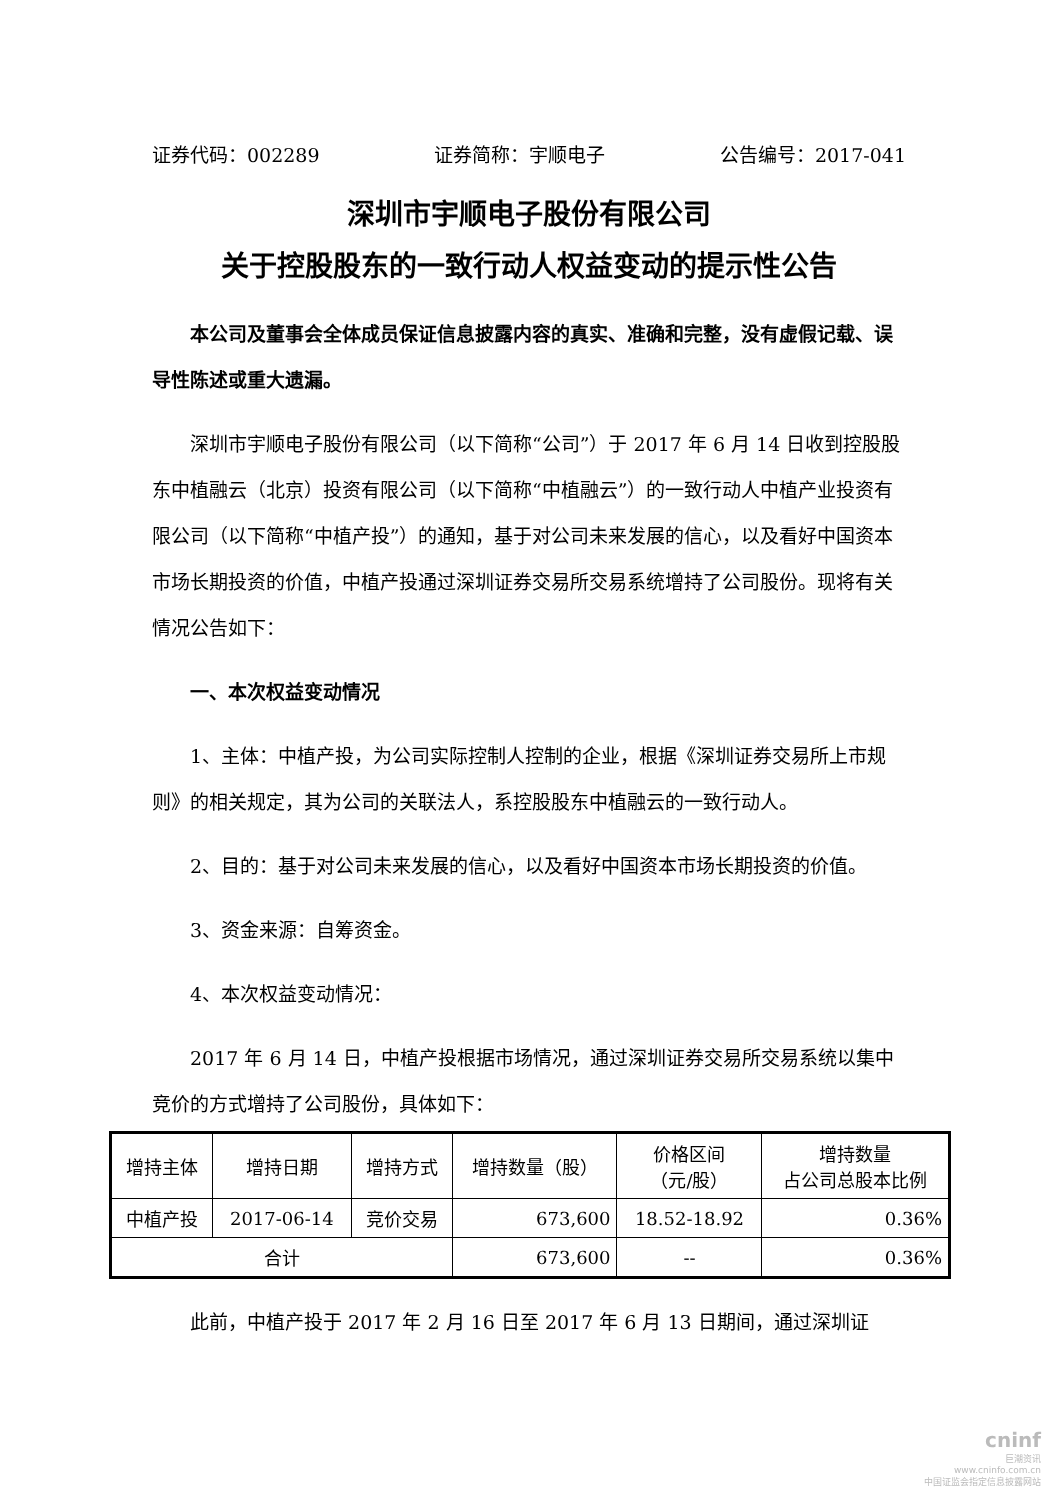证券代码：002289 证券简称：宇顺电子 公告编号：2017-041
深圳市宇顺电子股份有限公司
关于控股股东的一致行动人权益变动的提示性公告
本公司及董事会全体成员保证信息披露内容的真实、准确和完整，没有虚假记载、误导性陈述或重大遗漏。
深圳市宇顺电子股份有限公司（以下简称“公司”）于 2017 年 6 月 14 日收到控股股东中植融云（北京）投资有限公司（以下简称“中植融云”）的一致行动人中植产业投资有限公司（以下简称“中植产投”）的通知，基于对公司未来发展的信心，以及看好中国资本市场长期投资的价值，中植产投通过深圳证券交易所交易系统增持了公司股份。现将有关情况公告如下：
一、本次权益变动情况
1、主体：中植产投，为公司实际控制人控制的企业，根据《深圳证券交易所上市规则》的相关规定，其为公司的关联法人，系控股股东中植融云的一致行动人。
2、目的：基于对公司未来发展的信心，以及看好中国资本市场长期投资的价值。
3、资金来源：自筹资金。
4、本次权益变动情况：
2017 年 6 月 14 日，中植产投根据市场情况，通过深圳证券交易所交易系统以集中竞价的方式增持了公司股份，具体如下：
| 增持主体 | 增持日期 | 增持方式 | 增持数量（股） | 价格区间 （元/股） | 增持数量 占公司总股本比例 |
| --- | --- | --- | --- | --- | --- |
| 中植产投 | 2017-06-14 | 竞价交易 | 673,600 | 18.52-18.92 | 0.36% |
| 合计 | | | 673,600 | -- | 0.36% |
此前，中植产投于 2017 年 2 月 16 日至 2017 年 6 月 13 日期间，通过深圳证
cninf
巨潮资讯
www.cninfo.com.cn
中国证监会指定信息披露网站